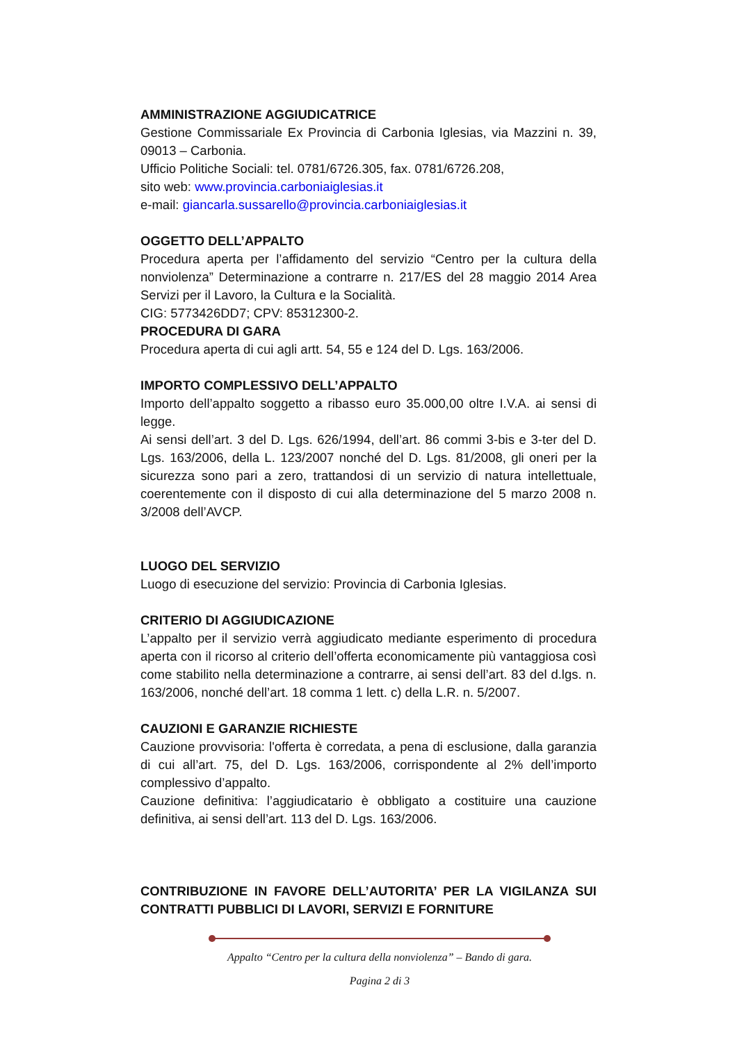AMMINISTRAZIONE AGGIUDICATRICE
Gestione Commissariale Ex Provincia di Carbonia Iglesias, via Mazzini n. 39, 09013 – Carbonia.
Ufficio Politiche Sociali: tel. 0781/6726.305, fax. 0781/6726.208,
sito web: www.provincia.carboniaiglesias.it
e-mail: giancarla.sussarello@provincia.carboniaiglesias.it
OGGETTO DELL’APPALTO
Procedura aperta per l’affidamento del servizio “Centro per la cultura della nonviolenza” Determinazione a contrarre n. 217/ES del 28 maggio 2014 Area Servizi per il Lavoro, la Cultura e la Socialità.
CIG: 5773426DD7; CPV: 85312300-2.
PROCEDURA DI GARA
Procedura aperta di cui agli artt. 54, 55 e 124 del D. Lgs. 163/2006.
IMPORTO COMPLESSIVO DELL’APPALTO
Importo dell’appalto soggetto a ribasso euro 35.000,00 oltre I.V.A. ai sensi di legge.
Ai sensi dell’art. 3 del D. Lgs. 626/1994, dell’art. 86 commi 3-bis e 3-ter del D. Lgs. 163/2006, della L. 123/2007 nonché del D. Lgs. 81/2008, gli oneri per la sicurezza sono pari a zero, trattandosi di un servizio di natura intellettuale, coerentemente con il disposto di cui alla determinazione del 5 marzo 2008 n. 3/2008 dell’AVCP.
LUOGO DEL SERVIZIO
Luogo di esecuzione del servizio: Provincia di Carbonia Iglesias.
CRITERIO DI AGGIUDICAZIONE
L’appalto per il servizio verrà aggiudicato mediante esperimento di procedura aperta con il ricorso al criterio dell’offerta economicamente più vantaggiosa così come stabilito nella determinazione a contrarre, ai sensi dell’art. 83 del d.lgs. n. 163/2006, nonché dell’art. 18 comma 1 lett. c) della L.R. n. 5/2007.
CAUZIONI E GARANZIE RICHIESTE
Cauzione provvisoria: l'offerta è corredata, a pena di esclusione, dalla garanzia di cui all’art. 75, del D. Lgs. 163/2006, corrispondente al 2% dell’importo complessivo d’appalto.
Cauzione definitiva: l’aggiudicatario è obbligato a costituire una cauzione definitiva, ai sensi dell’art. 113 del D. Lgs. 163/2006.
CONTRIBUZIONE IN FAVORE DELL’AUTORITA’ PER LA VIGILANZA SUI CONTRATTI PUBBLICI DI LAVORI, SERVIZI E FORNITURE
Appalto “Centro per la cultura della nonviolenza” – Bando di gara.
Pagina 2 di 3